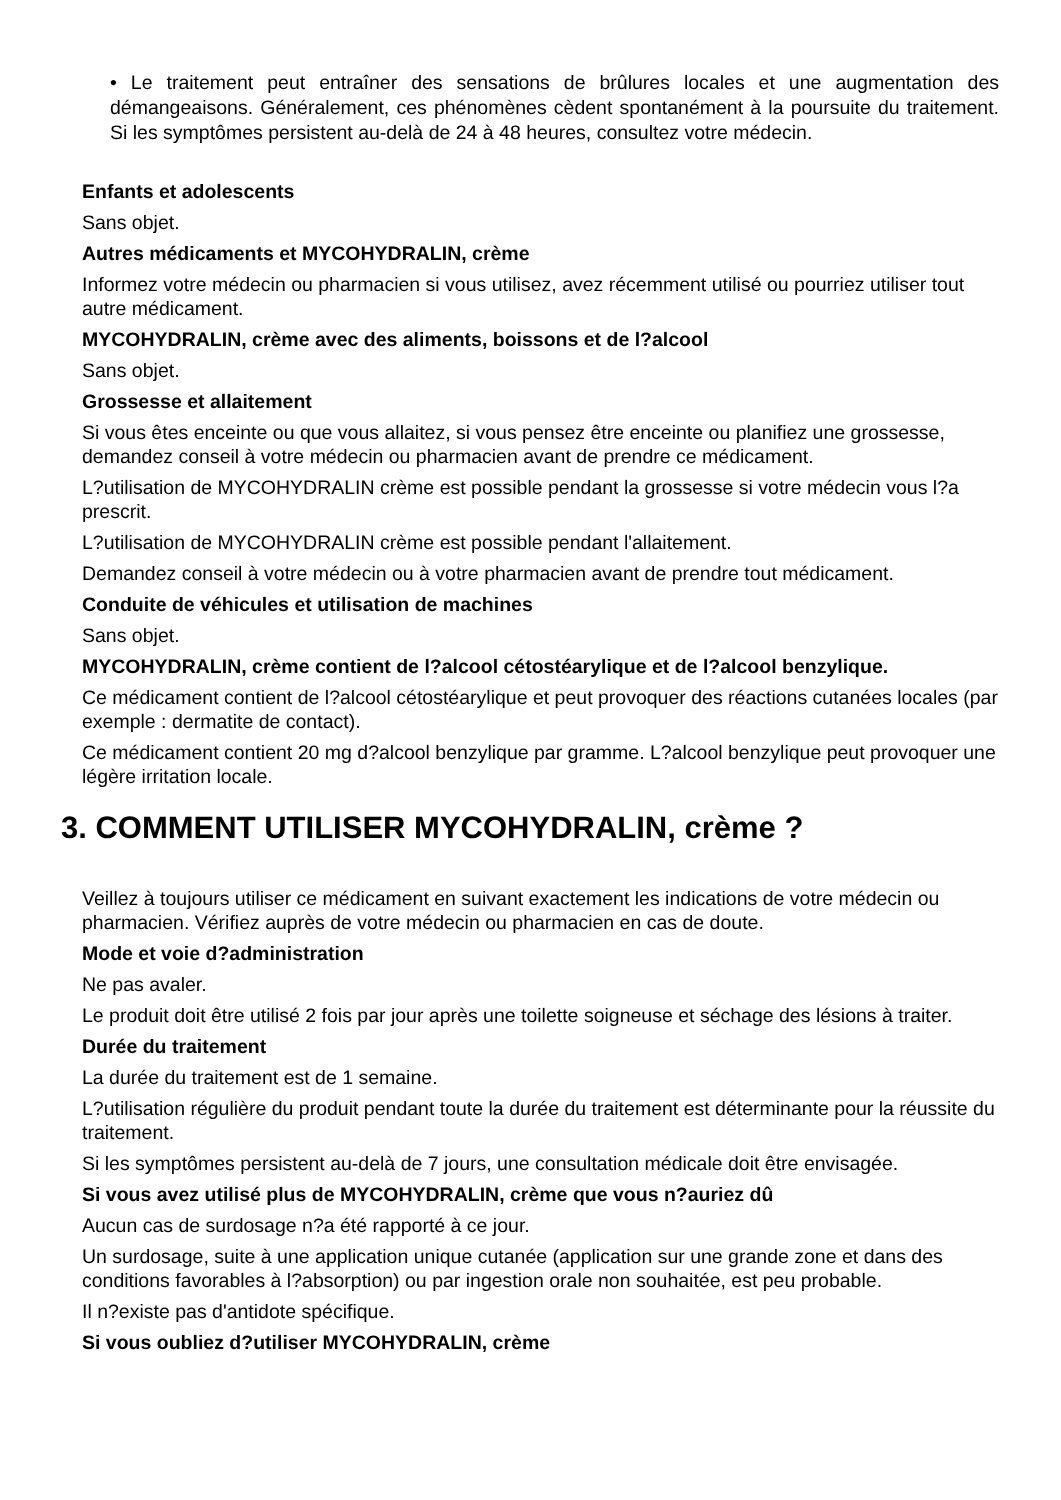• Le traitement peut entraîner des sensations de brûlures locales et une augmentation des démangeaisons. Généralement, ces phénomènes cèdent spontanément à la poursuite du traitement. Si les symptômes persistent au-delà de 24 à 48 heures, consultez votre médecin.
Enfants et adolescents
Sans objet.
Autres médicaments et MYCOHYDRALIN, crème
Informez votre médecin ou pharmacien si vous utilisez, avez récemment utilisé ou pourriez utiliser tout autre médicament.
MYCOHYDRALIN, crème avec des aliments, boissons et de l?alcool
Sans objet.
Grossesse et allaitement
Si vous êtes enceinte ou que vous allaitez, si vous pensez être enceinte ou planifiez une grossesse, demandez conseil à votre médecin ou pharmacien avant de prendre ce médicament.
L?utilisation de MYCOHYDRALIN crème est possible pendant la grossesse si votre médecin vous l?a prescrit.
L?utilisation de MYCOHYDRALIN crème est possible pendant l'allaitement.
Demandez conseil à votre médecin ou à votre pharmacien avant de prendre tout médicament.
Conduite de véhicules et utilisation de machines
Sans objet.
MYCOHYDRALIN, crème contient de l?alcool cétostéarylique et de l?alcool benzylique.
Ce médicament contient de l?alcool cétostéarylique et peut provoquer des réactions cutanées locales (par exemple : dermatite de contact).
Ce médicament contient 20 mg d?alcool benzylique par gramme. L?alcool benzylique peut provoquer une légère irritation locale.
3. COMMENT UTILISER MYCOHYDRALIN, crème ?
Veillez à toujours utiliser ce médicament en suivant exactement les indications de votre médecin ou pharmacien. Vérifiez auprès de votre médecin ou pharmacien en cas de doute.
Mode et voie d?administration
Ne pas avaler.
Le produit doit être utilisé 2 fois par jour après une toilette soigneuse et séchage des lésions à traiter.
Durée du traitement
La durée du traitement est de 1 semaine.
L?utilisation régulière du produit pendant toute la durée du traitement est déterminante pour la réussite du traitement.
Si les symptômes persistent au-delà de 7 jours, une consultation médicale doit être envisagée.
Si vous avez utilisé plus de MYCOHYDRALIN, crème que vous n?auriez dû
Aucun cas de surdosage n?a été rapporté à ce jour.
Un surdosage, suite à une application unique cutanée (application sur une grande zone et dans des conditions favorables à l?absorption) ou par ingestion orale non souhaitée, est peu probable.
Il n?existe pas d'antidote spécifique.
Si vous oubliez d?utiliser MYCOHYDRALIN, crème